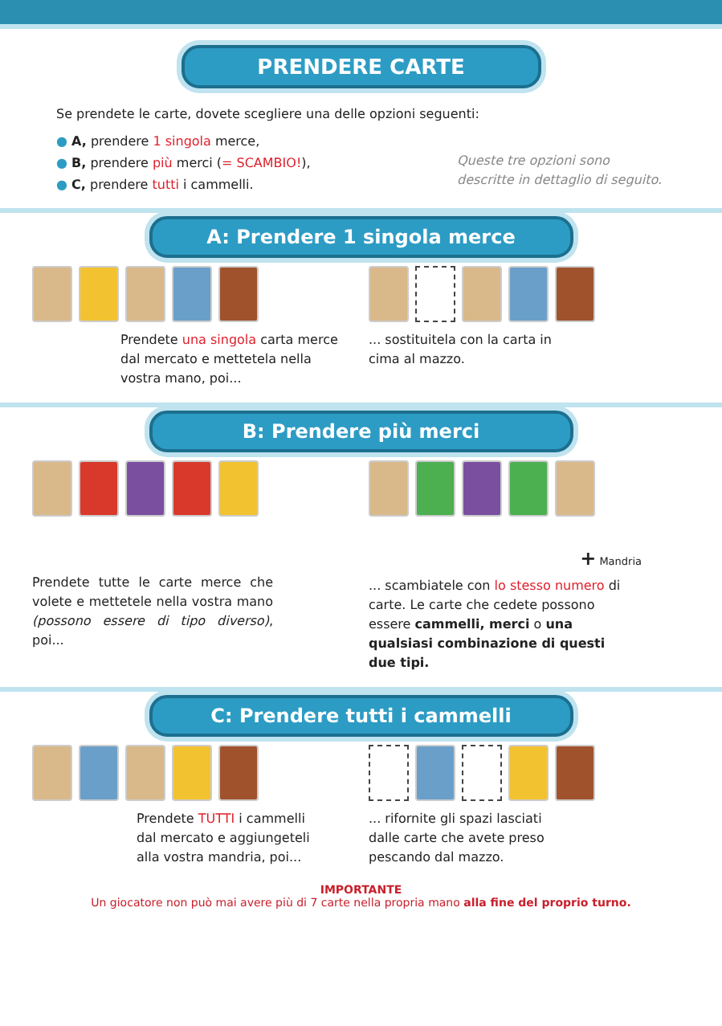PRENDERE CARTE
Se prendete le carte, dovete scegliere una delle opzioni seguenti:
● A, prendere 1 singola merce,
● B, prendere più merci (= SCAMBIO!),
● C, prendere tutti i cammelli.
Queste tre opzioni sono descritte in dettaglio di seguito.
A: Prendere 1 singola merce
Prendete una singola carta merce dal mercato e mettetela nella vostra mano, poi...
... sostituitela con la carta in cima al mazzo.
B: Prendere più merci
Prendete tutte le carte merce che volete e mettetele nella vostra mano (possono essere di tipo diverso), poi...
+ Mandria
... scambiatele con lo stesso numero di carte. Le carte che cedete possono essere cammelli, merci o una qualsiasi combinazione di questi due tipi.
C: Prendere tutti i cammelli
Prendete TUTTI i cammelli dal mercato e aggiungeteli alla vostra mandria, poi...
... rifornite gli spazi lasciati dalle carte che avete preso pescando dal mazzo.
IMPORTANTE
Un giocatore non può mai avere più di 7 carte nella propria mano alla fine del proprio turno.